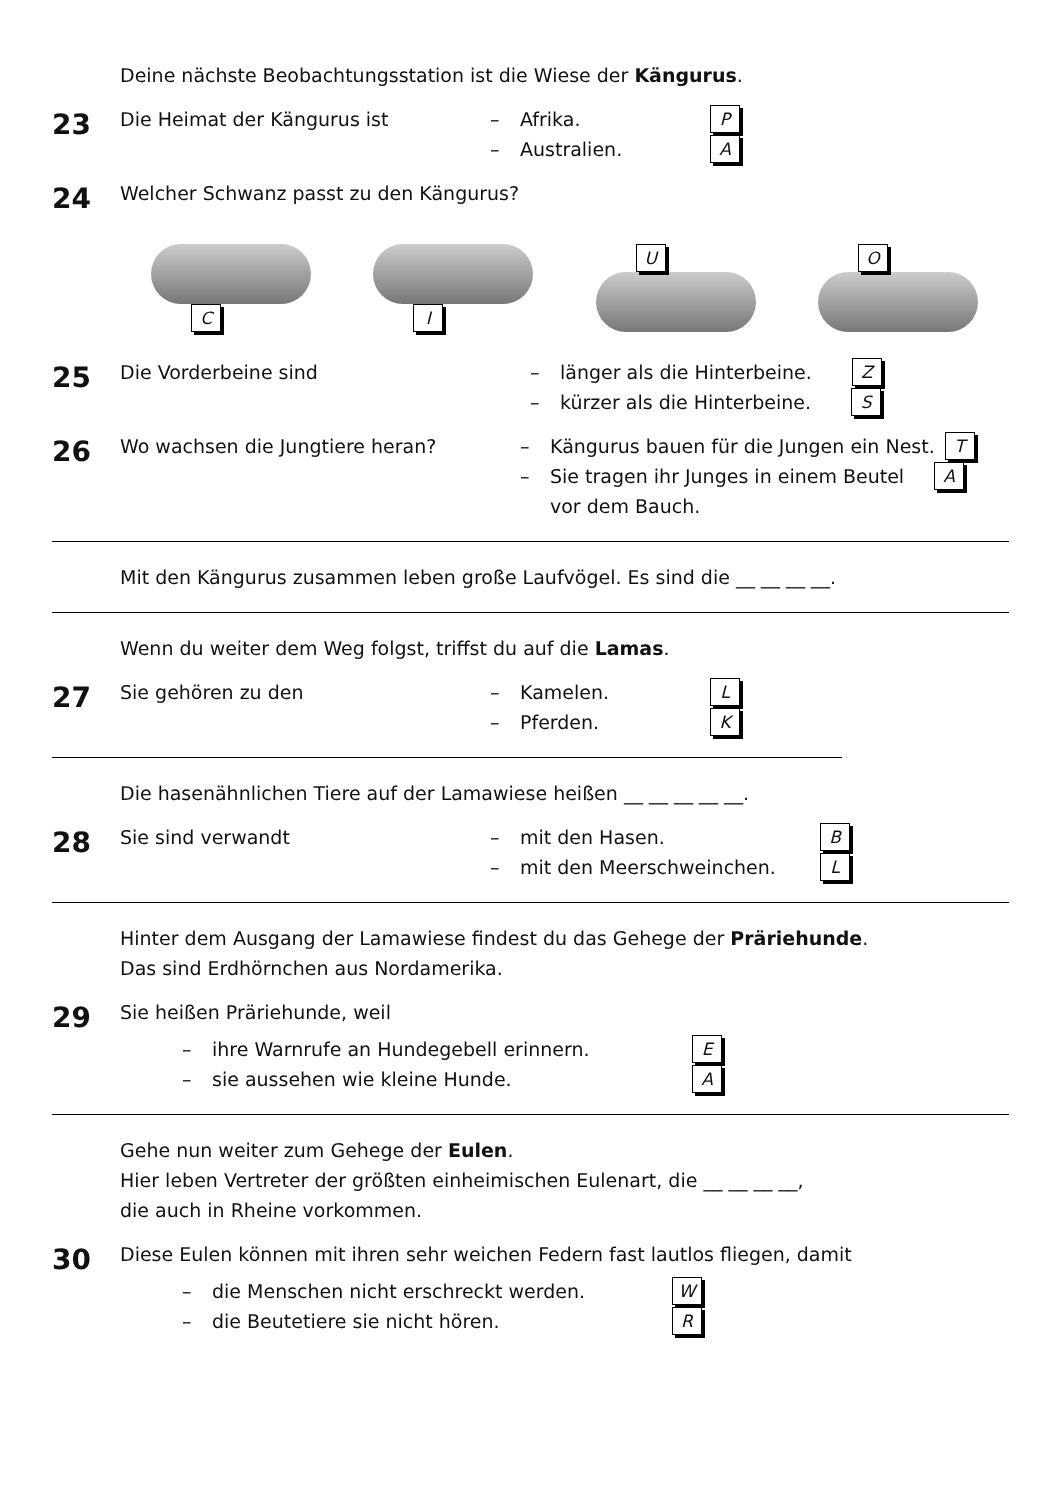Deine nächste Beobachtungsstation ist die Wiese der Kängurus.
23
Die Heimat der Kängurus ist
– Afrika. P
– Australien. A
24
Welcher Schwanz passt zu den Kängurus?
C I U O
25
Die Vorderbeine sind
– länger als die Hinterbeine. Z
– kürzer als die Hinterbeine. S
26
Wo wachsen die Jungtiere heran?
– Kängurus bauen für die Jungen ein Nest. T
– Sie tragen ihr Junges in einem Beutel A
vor dem Bauch.
Mit den Kängurus zusammen leben große Laufvögel. Es sind die __ __ __ __.
Wenn du weiter dem Weg folgst, triffst du auf die Lamas.
27
Sie gehören zu den
– Kamelen. L
– Pferden. K
Die hasenähnlichen Tiere auf der Lamawiese heißen __ __ __ __ __.
28
Sie sind verwandt
– mit den Hasen. B
– mit den Meerschweinchen. L
Hinter dem Ausgang der Lamawiese findest du das Gehege der Präriehunde.
Das sind Erdhörnchen aus Nordamerika.
29
Sie heißen Präriehunde, weil
– ihre Warnrufe an Hundegebell erinnern. E
– sie aussehen wie kleine Hunde. A
Gehe nun weiter zum Gehege der Eulen.
Hier leben Vertreter der größten einheimischen Eulenart, die __ __ __ __,
die auch in Rheine vorkommen.
30
Diese Eulen können mit ihren sehr weichen Federn fast lautlos fliegen, damit
– die Menschen nicht erschreckt werden. W
– die Beutetiere sie nicht hören. R